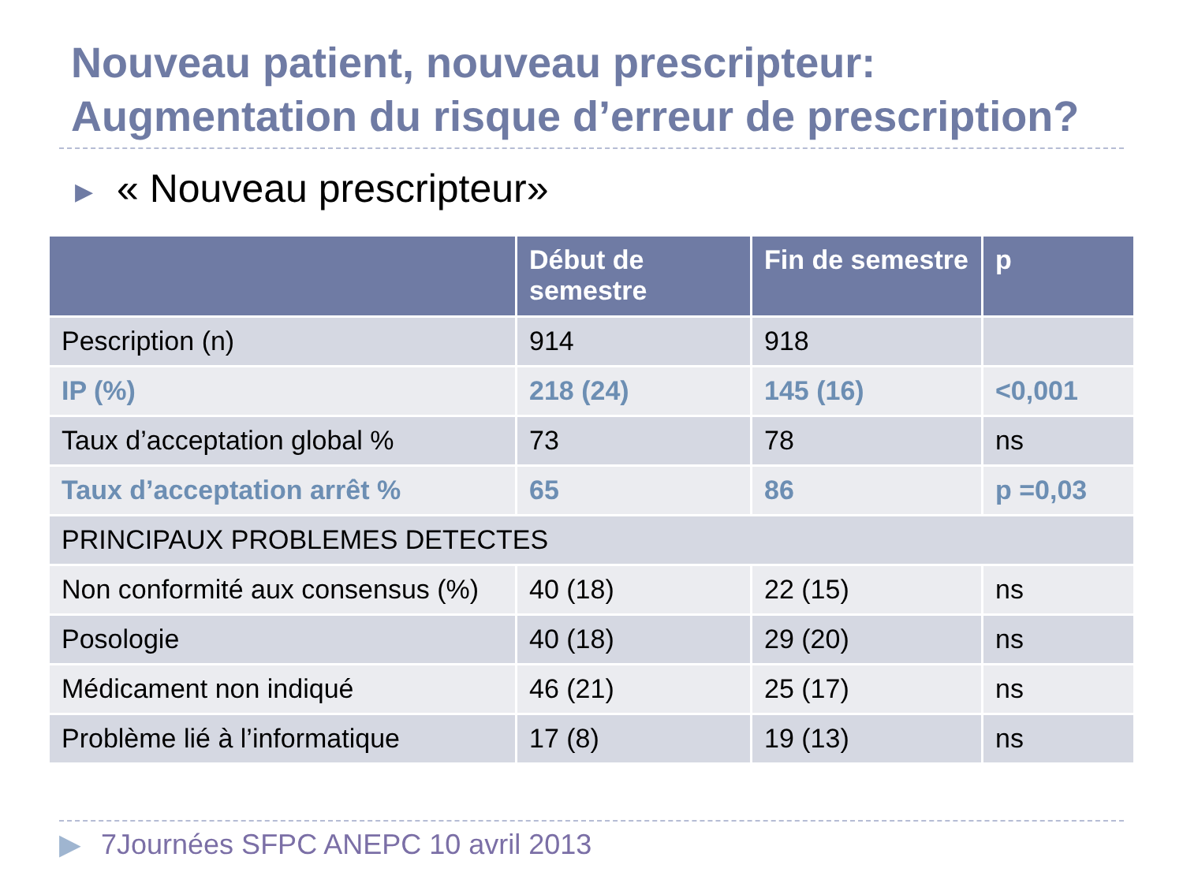Nouveau patient, nouveau prescripteur:
Augmentation du risque d’erreur de prescription?
▶ « Nouveau prescripteur»
| | Début de semestre | Fin de semestre | p |
| --- | --- | --- | --- |
| Pescription (n) | 914 | 918 | |
| IP (%) | 218 (24) | 145 (16) | <0,001 |
| Taux d’acceptation global % | 73 | 78 | ns |
| Taux d’acceptation arrêt % | 65 | 86 | p =0,03 |
| PRINCIPAUX PROBLEMES DETECTES | | | |
| Non conformité aux consensus (%) | 40 (18) | 22 (15) | ns |
| Posologie | 40 (18) | 29 (20) | ns |
| Médicament non indiqué | 46 (21) | 25 (17) | ns |
| Problème lié à l’informatique | 17 (8) | 19 (13) | ns |
▶ 7Journées SFPC ANEPC 10 avril 2013